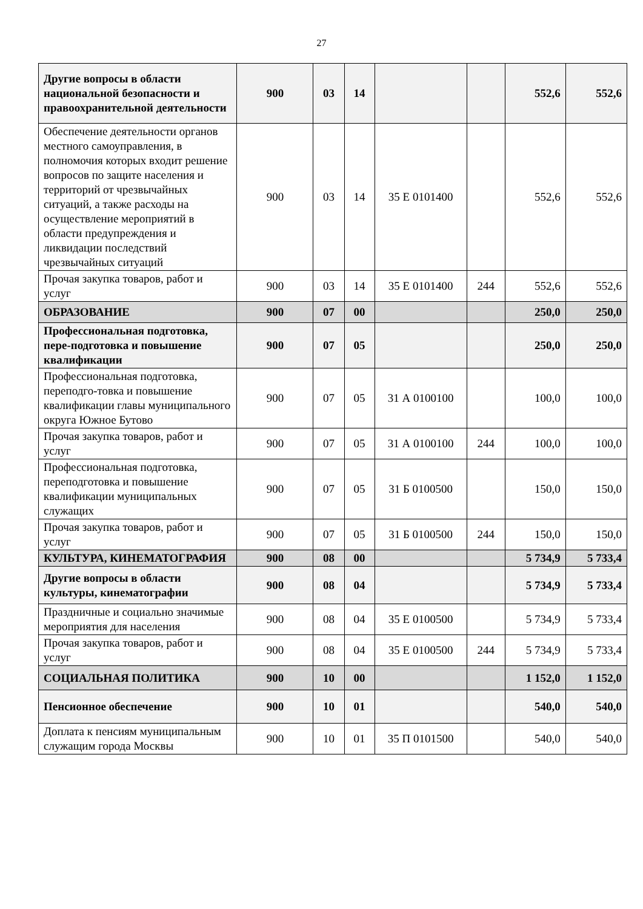27
| Другие вопросы в области национальной безопасности и правоохранительной деятельности | 900 | 03 | 14 | | | 552,6 | 552,6 |
| Обеспечение деятельности органов местного самоуправления, в полномочия которых входит решение вопросов по защите населения и территорий от чрезвычайных ситуаций, а также расходы на осуществление мероприятий в области предупреждения и ликвидации последствий чрезвычайных ситуаций | 900 | 03 | 14 | 35 Е 0101400 | | 552,6 | 552,6 |
| Прочая закупка товаров, работ и услуг | 900 | 03 | 14 | 35 Е 0101400 | 244 | 552,6 | 552,6 |
| ОБРАЗОВАНИЕ | 900 | 07 | 00 | | | 250,0 | 250,0 |
| Профессиональная подготовка, пере-подготовка и повышение квалификации | 900 | 07 | 05 | | | 250,0 | 250,0 |
| Профессиональная подготовка, переподго-товка и повышение квалификации главы муниципального округа Южное Бутово | 900 | 07 | 05 | 31 А 0100100 | | 100,0 | 100,0 |
| Прочая закупка товаров, работ и услуг | 900 | 07 | 05 | 31 А 0100100 | 244 | 100,0 | 100,0 |
| Профессиональная подготовка, переподготовка и повышение квалификации муниципальных служащих | 900 | 07 | 05 | 31 Б 0100500 | | 150,0 | 150,0 |
| Прочая закупка товаров, работ и услуг | 900 | 07 | 05 | 31 Б 0100500 | 244 | 150,0 | 150,0 |
| КУЛЬТУРА, КИНЕМАТОГРАФИЯ | 900 | 08 | 00 | | | 5 734,9 | 5 733,4 |
| Другие вопросы в области культуры, кинематографии | 900 | 08 | 04 | | | 5 734,9 | 5 733,4 |
| Праздничные и социально значимые мероприятия для населения | 900 | 08 | 04 | 35 Е 0100500 | | 5 734,9 | 5 733,4 |
| Прочая закупка товаров, работ и услуг | 900 | 08 | 04 | 35 Е 0100500 | 244 | 5 734,9 | 5 733,4 |
| СОЦИАЛЬНАЯ ПОЛИТИКА | 900 | 10 | 00 | | | 1 152,0 | 1 152,0 |
| Пенсионное обеспечение | 900 | 10 | 01 | | | 540,0 | 540,0 |
| Доплата к пенсиям муниципальным служащим города Москвы | 900 | 10 | 01 | 35 П 0101500 | | 540,0 | 540,0 |